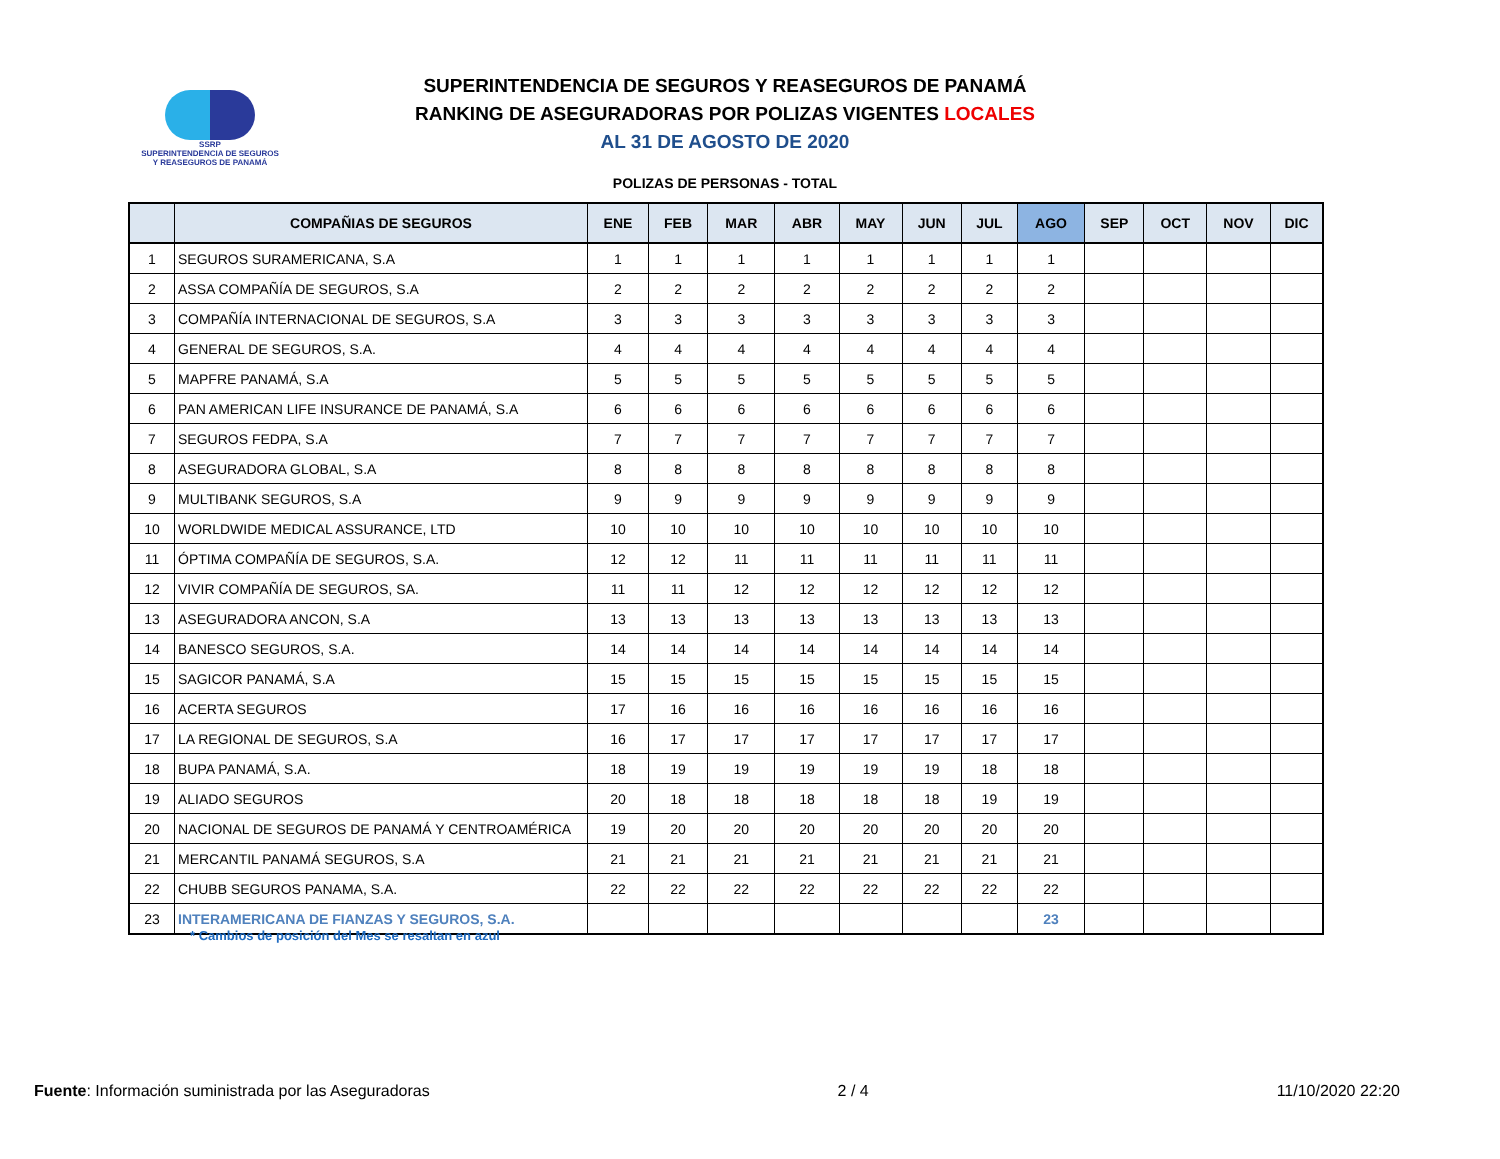SSRP
SUPERINTENDENCIA DE SEGUROS
Y REASEGUROS DE PANAMÁ
SUPERINTENDENCIA DE SEGUROS Y REASEGUROS DE PANAMÁ
RANKING DE ASEGURADORAS POR POLIZAS VIGENTES LOCALES
AL 31 DE AGOSTO DE 2020
POLIZAS DE PERSONAS - TOTAL
| | COMPAÑIAS DE SEGUROS | ENE | FEB | MAR | ABR | MAY | JUN | JUL | AGO | SEP | OCT | NOV | DIC |
| --- | --- | --- | --- | --- | --- | --- | --- | --- | --- | --- | --- | --- | --- |
| 1 | SEGUROS SURAMERICANA, S.A | 1 | 1 | 1 | 1 | 1 | 1 | 1 | 1 | | | | |
| 2 | ASSA COMPAÑÍA DE SEGUROS, S.A | 2 | 2 | 2 | 2 | 2 | 2 | 2 | 2 | | | | |
| 3 | COMPAÑÍA INTERNACIONAL DE SEGUROS, S.A | 3 | 3 | 3 | 3 | 3 | 3 | 3 | 3 | | | | |
| 4 | GENERAL DE SEGUROS, S.A. | 4 | 4 | 4 | 4 | 4 | 4 | 4 | 4 | | | | |
| 5 | MAPFRE PANAMÁ, S.A | 5 | 5 | 5 | 5 | 5 | 5 | 5 | 5 | | | | |
| 6 | PAN AMERICAN LIFE INSURANCE DE PANAMÁ, S.A | 6 | 6 | 6 | 6 | 6 | 6 | 6 | 6 | | | | |
| 7 | SEGUROS FEDPA, S.A | 7 | 7 | 7 | 7 | 7 | 7 | 7 | 7 | | | | |
| 8 | ASEGURADORA GLOBAL, S.A | 8 | 8 | 8 | 8 | 8 | 8 | 8 | 8 | | | | |
| 9 | MULTIBANK SEGUROS, S.A | 9 | 9 | 9 | 9 | 9 | 9 | 9 | 9 | | | | |
| 10 | WORLDWIDE MEDICAL ASSURANCE, LTD | 10 | 10 | 10 | 10 | 10 | 10 | 10 | 10 | | | | |
| 11 | ÓPTIMA COMPAÑÍA DE SEGUROS, S.A. | 12 | 12 | 11 | 11 | 11 | 11 | 11 | 11 | | | | |
| 12 | VIVIR COMPAÑÍA DE SEGUROS, SA. | 11 | 11 | 12 | 12 | 12 | 12 | 12 | 12 | | | | |
| 13 | ASEGURADORA ANCON, S.A | 13 | 13 | 13 | 13 | 13 | 13 | 13 | 13 | | | | |
| 14 | BANESCO SEGUROS, S.A. | 14 | 14 | 14 | 14 | 14 | 14 | 14 | 14 | | | | |
| 15 | SAGICOR PANAMÁ, S.A | 15 | 15 | 15 | 15 | 15 | 15 | 15 | 15 | | | | |
| 16 | ACERTA SEGUROS | 17 | 16 | 16 | 16 | 16 | 16 | 16 | 16 | | | | |
| 17 | LA REGIONAL DE SEGUROS, S.A | 16 | 17 | 17 | 17 | 17 | 17 | 17 | 17 | | | | |
| 18 | BUPA PANAMÁ, S.A. | 18 | 19 | 19 | 19 | 19 | 19 | 18 | 18 | | | | |
| 19 | ALIADO SEGUROS | 20 | 18 | 18 | 18 | 18 | 18 | 19 | 19 | | | | |
| 20 | NACIONAL DE SEGUROS DE PANAMÁ Y CENTROAMÉRICA | 19 | 20 | 20 | 20 | 20 | 20 | 20 | 20 | | | | |
| 21 | MERCANTIL PANAMÁ SEGUROS, S.A | 21 | 21 | 21 | 21 | 21 | 21 | 21 | 21 | | | | |
| 22 | CHUBB SEGUROS PANAMA, S.A. | 22 | 22 | 22 | 22 | 22 | 22 | 22 | 22 | | | | |
| 23 | INTERAMERICANA DE FIANZAS Y SEGUROS, S.A. | | | | | | | | 23 | | | | |
* Cambios de posición del Mes se resaltan en azul
Fuente: Información suministrada por las Aseguradoras 2 / 4 11/10/2020 22:20